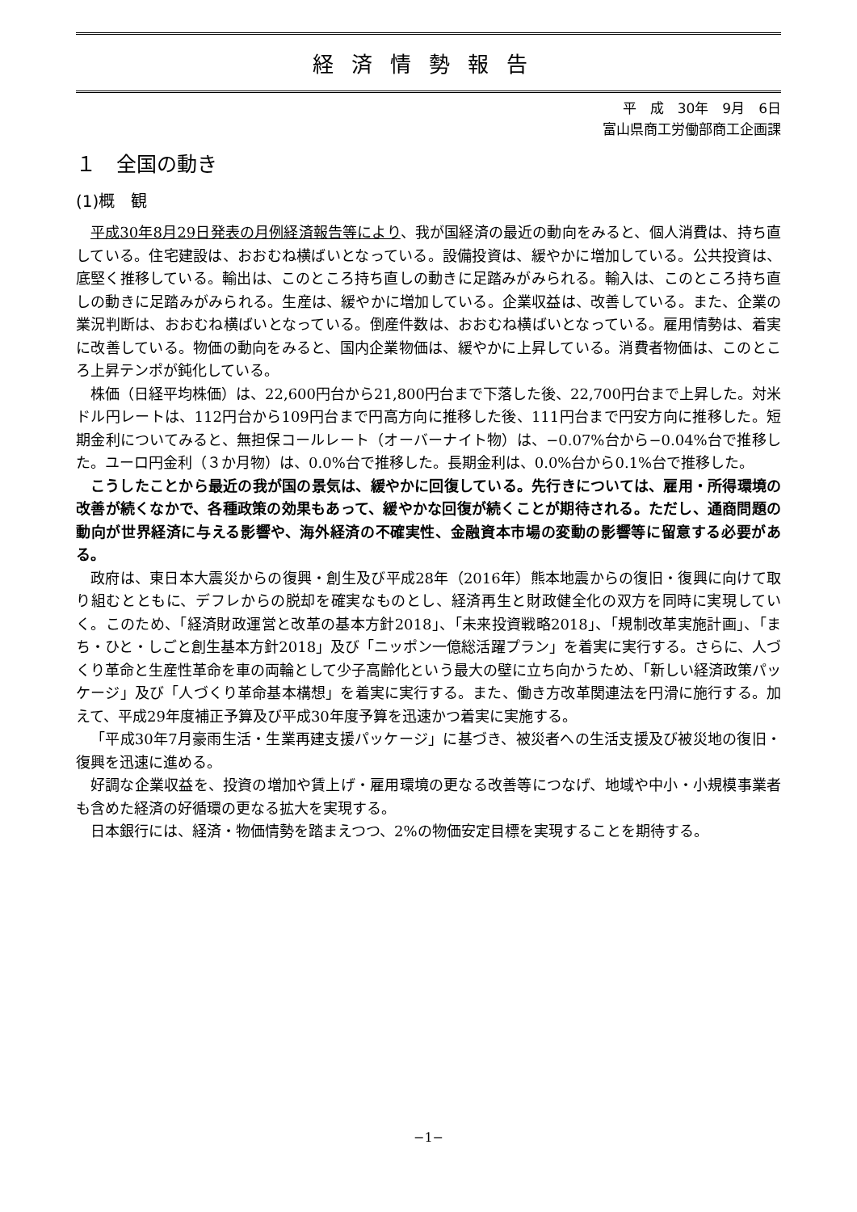経済情勢報告
平　成　30年　9月　6日
富山県商工労働部商工企画課
１　全国の動き
(1)概　観
平成30年8月29日発表の月例経済報告等により、我が国経済の最近の動向をみると、個人消費は、持ち直している。住宅建設は、おおむね横ばいとなっている。設備投資は、緩やかに増加している。公共投資は、底堅く推移している。輸出は、このところ持ち直しの動きに足踏みがみられる。輸入は、このところ持ち直しの動きに足踏みがみられる。生産は、緩やかに増加している。企業収益は、改善している。また、企業の業況判断は、おおむね横ばいとなっている。倒産件数は、おおむね横ばいとなっている。雇用情勢は、着実に改善している。物価の動向をみると、国内企業物価は、緩やかに上昇している。消費者物価は、このところ上昇テンポが鈍化している。
株価（日経平均株価）は、22,600円台から21,800円台まで下落した後、22,700円台まで上昇した。対米ドル円レートは、112円台から109円台まで円高方向に推移した後、111円台まで円安方向に推移した。短期金利についてみると、無担保コールレート（オーバーナイト物）は、−0.07%台から−0.04%台で推移した。ユーロ円金利（３か月物）は、0.0%台で推移した。長期金利は、0.0%台から0.1%台で推移した。
こうしたことから最近の我が国の景気は、緩やかに回復している。先行きについては、雇用・所得環境の改善が続くなかで、各種政策の効果もあって、緩やかな回復が続くことが期待される。ただし、通商問題の動向が世界経済に与える影響や、海外経済の不確実性、金融資本市場の変動の影響等に留意する必要がある。
政府は、東日本大震災からの復興・創生及び平成28年（2016年）熊本地震からの復旧・復興に向けて取り組むとともに、デフレからの脱却を確実なものとし、経済再生と財政健全化の双方を同時に実現していく。このため、「経済財政運営と改革の基本方針2018」、「未来投資戦略2018」、「規制改革実施計画」、「まち・ひと・しごと創生基本方針2018」及び「ニッポン一億総活躍プラン」を着実に実行する。さらに、人づくり革命と生産性革命を車の両輪として少子高齢化という最大の壁に立ち向かうため、「新しい経済政策パッケージ」及び「人づくり革命基本構想」を着実に実行する。また、働き方改革関連法を円滑に施行する。加えて、平成29年度補正予算及び平成30年度予算を迅速かつ着実に実施する。
「平成30年7月豪雨生活・生業再建支援パッケージ」に基づき、被災者への生活支援及び被災地の復旧・復興を迅速に進める。
好調な企業収益を、投資の増加や賃上げ・雇用環境の更なる改善等につなげ、地域や中小・小規模事業者も含めた経済の好循環の更なる拡大を実現する。
日本銀行には、経済・物価情勢を踏まえつつ、2%の物価安定目標を実現することを期待する。
−1−